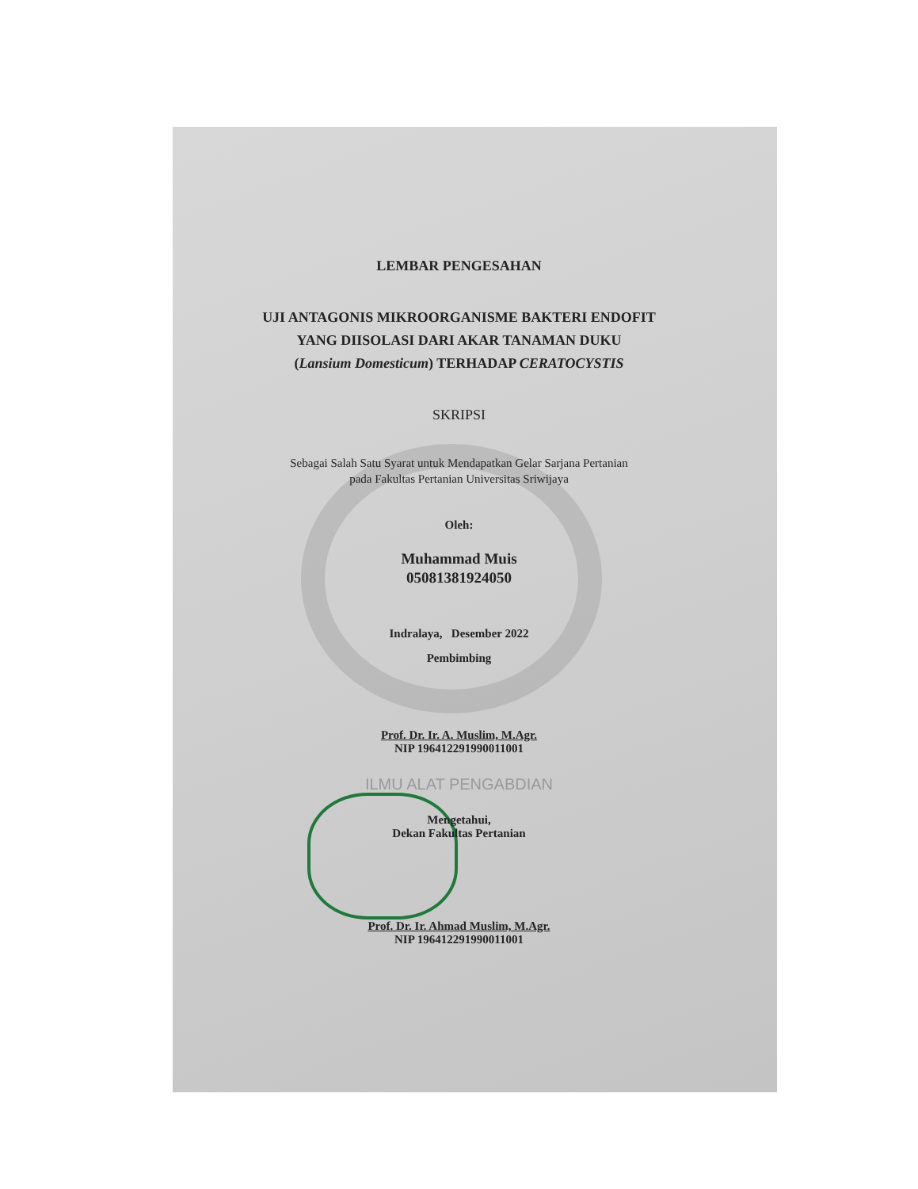LEMBAR PENGESAHAN
UJI ANTAGONIS MIKROORGANISME BAKTERI ENDOFIT
YANG DIISOLASI DARI AKAR TANAMAN DUKU
(Lansium Domesticum) TERHADAP CERATOCYSTIS
SKRIPSI
Sebagai Salah Satu Syarat untuk Mendapatkan Gelar Sarjana Pertanian
pada Fakultas Pertanian Universitas Sriwijaya
Oleh:
Muhammad Muis
05081381924050
Indralaya, Desember 2022
Pembimbing
Prof. Dr. Ir. A. Muslim, M.Agr.
NIP 196412291990011001
ILMU ALAT PENGABDIAN
Mengetahui,
Dekan Fakultas Pertanian
Prof. Dr. Ir. Ahmad Muslim, M.Agr.
NIP 196412291990011001